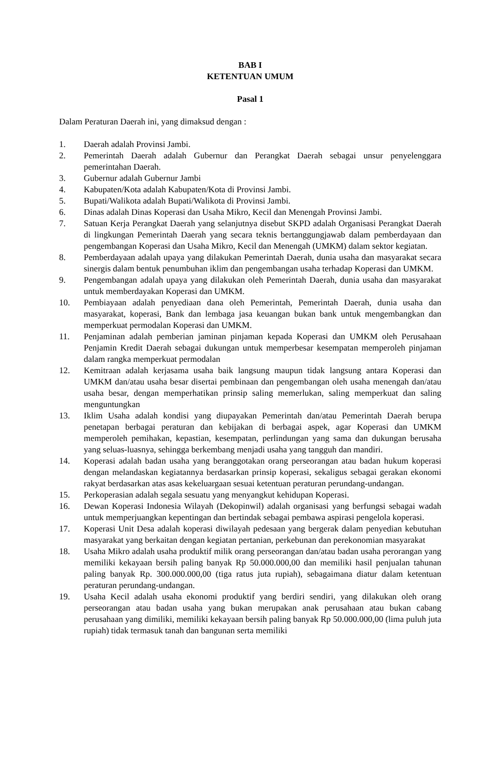BAB I
KETENTUAN UMUM
Pasal 1
Dalam Peraturan Daerah ini, yang dimaksud dengan :
1. Daerah adalah Provinsi Jambi.
2. Pemerintah Daerah adalah Gubernur dan Perangkat Daerah sebagai unsur penyelenggara pemerintahan Daerah.
3. Gubernur adalah Gubernur Jambi
4. Kabupaten/Kota adalah Kabupaten/Kota di Provinsi Jambi.
5. Bupati/Walikota adalah Bupati/Walikota di Provinsi Jambi.
6. Dinas adalah Dinas Koperasi dan Usaha Mikro, Kecil dan Menengah Provinsi Jambi.
7. Satuan Kerja Perangkat Daerah yang selanjutnya disebut SKPD adalah Organisasi Perangkat Daerah di lingkungan Pemerintah Daerah yang secara teknis bertanggungjawab dalam pemberdayaan dan pengembangan Koperasi dan Usaha Mikro, Kecil dan Menengah (UMKM) dalam sektor kegiatan.
8. Pemberdayaan adalah upaya yang dilakukan Pemerintah Daerah, dunia usaha dan masyarakat secara sinergis dalam bentuk penumbuhan iklim dan pengembangan usaha terhadap Koperasi dan UMKM.
9. Pengembangan adalah upaya yang dilakukan oleh Pemerintah Daerah, dunia usaha dan masyarakat untuk memberdayakan Koperasi dan UMKM.
10. Pembiayaan adalah penyediaan dana oleh Pemerintah, Pemerintah Daerah, dunia usaha dan masyarakat, koperasi, Bank dan lembaga jasa keuangan bukan bank untuk mengembangkan dan memperkuat permodalan Koperasi dan UMKM.
11. Penjaminan adalah pemberian jaminan pinjaman kepada Koperasi dan UMKM oleh Perusahaan Penjamin Kredit Daerah sebagai dukungan untuk memperbesar kesempatan memperoleh pinjaman dalam rangka memperkuat permodalan
12. Kemitraan adalah kerjasama usaha baik langsung maupun tidak langsung antara Koperasi dan UMKM dan/atau usaha besar disertai pembinaan dan pengembangan oleh usaha menengah dan/atau usaha besar, dengan memperhatikan prinsip saling memerlukan, saling memperkuat dan saling menguntungkan
13. Iklim Usaha adalah kondisi yang diupayakan Pemerintah dan/atau Pemerintah Daerah berupa penetapan berbagai peraturan dan kebijakan di berbagai aspek, agar Koperasi dan UMKM memperoleh pemihakan, kepastian, kesempatan, perlindungan yang sama dan dukungan berusaha yang seluas-luasnya, sehingga berkembang menjadi usaha yang tangguh dan mandiri.
14. Koperasi adalah badan usaha yang beranggotakan orang perseorangan atau badan hukum koperasi dengan melandaskan kegiatannya berdasarkan prinsip koperasi, sekaligus sebagai gerakan ekonomi rakyat berdasarkan atas asas kekeluargaan sesuai ketentuan peraturan perundang-undangan.
15. Perkoperasian adalah segala sesuatu yang menyangkut kehidupan Koperasi.
16. Dewan Koperasi Indonesia Wilayah (Dekopinwil) adalah organisasi yang berfungsi sebagai wadah untuk memperjuangkan kepentingan dan bertindak sebagai pembawa aspirasi pengelola koperasi.
17. Koperasi Unit Desa adalah koperasi diwilayah pedesaan yang bergerak dalam penyedian kebutuhan masyarakat yang berkaitan dengan kegiatan pertanian, perkebunan dan perekonomian masyarakat
18. Usaha Mikro adalah usaha produktif milik orang perseorangan dan/atau badan usaha perorangan yang memiliki kekayaan bersih paling banyak Rp 50.000.000,00 dan memiliki hasil penjualan tahunan paling banyak Rp. 300.000.000,00 (tiga ratus juta rupiah), sebagaimana diatur dalam ketentuan peraturan perundang-undangan.
19. Usaha Kecil adalah usaha ekonomi produktif yang berdiri sendiri, yang dilakukan oleh orang perseorangan atau badan usaha yang bukan merupakan anak perusahaan atau bukan cabang perusahaan yang dimiliki, memiliki kekayaan bersih paling banyak Rp 50.000.000,00 (lima puluh juta rupiah) tidak termasuk tanah dan bangunan serta memiliki